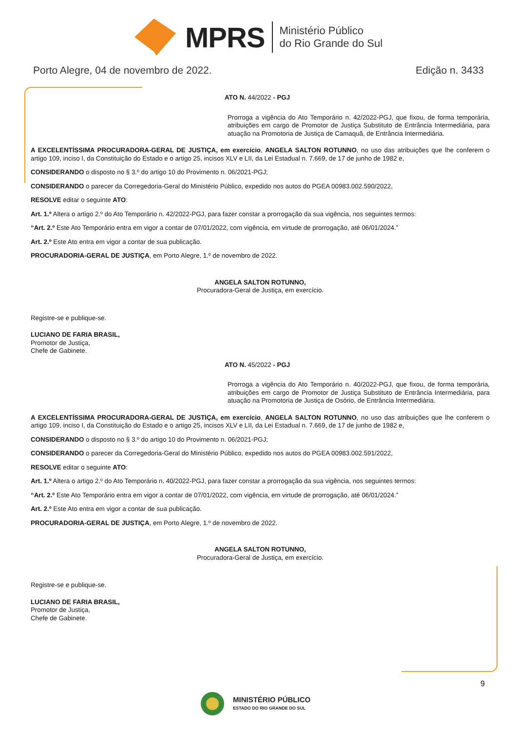MPRS Ministério Público
do Rio Grande do Sul
Porto Alegre, 04 de novembro de 2022. Edição n. 3433
ATO N. 44/2022 - PGJ
Prorroga a vigência do Ato Temporário n. 42/2022-PGJ, que fixou, de forma temporária, atribuições em cargo de Promotor de Justiça Substituto de Entrância Intermediária, para atuação na Promotoria de Justiça de Camaquã, de Entrância Intermediária.
A EXCELENTÍSSIMA PROCURADORA-GERAL DE JUSTIÇA, em exercício, ANGELA SALTON ROTUNNO, no uso das atribuições que lhe conferem o artigo 109, inciso I, da Constituição do Estado e o artigo 25, incisos XLV e LII, da Lei Estadual n. 7.669, de 17 de junho de 1982 e,
CONSIDERANDO o disposto no § 3.º do artigo 10 do Provimento n. 06/2021-PGJ;
CONSIDERANDO o parecer da Corregedoria-Geral do Ministério Público, expedido nos autos do PGEA 00983.002.590/2022,
RESOLVE editar o seguinte ATO:
Art. 1.º Altera o artigo 2.º do Ato Temporário n. 42/2022-PGJ, para fazer constar a prorrogação da sua vigência, nos seguintes termos:
“Art. 2.º Este Ato Temporário entra em vigor a contar de 07/01/2022, com vigência, em virtude de prorrogação, até 06/01/2024.”
Art. 2.º Este Ato entra em vigor a contar de sua publicação.
PROCURADORIA-GERAL DE JUSTIÇA, em Porto Alegre, 1.º de novembro de 2022.
ANGELA SALTON ROTUNNO,
Procuradora-Geral de Justiça, em exercício.
Registre-se e publique-se.
LUCIANO DE FARIA BRASIL,
Promotor de Justiça,
Chefe de Gabinete.
ATO N. 45/2022 - PGJ
Prorroga a vigência do Ato Temporário n. 40/2022-PGJ, que fixou, de forma temporária, atribuições em cargo de Promotor de Justiça Substituto de Entrância Intermediária, para atuação na Promotoria de Justiça de Osório, de Entrância Intermediária.
A EXCELENTÍSSIMA PROCURADORA-GERAL DE JUSTIÇA, em exercício, ANGELA SALTON ROTUNNO, no uso das atribuições que lhe conferem o artigo 109, inciso I, da Constituição do Estado e o artigo 25, incisos XLV e LII, da Lei Estadual n. 7.669, de 17 de junho de 1982 e,
CONSIDERANDO o disposto no § 3.º do artigo 10 do Provimento n. 06/2021-PGJ;
CONSIDERANDO o parecer da Corregedoria-Geral do Ministério Público, expedido nos autos do PGEA 00983.002.591/2022,
RESOLVE editar o seguinte ATO:
Art. 1.º Altera o artigo 2.º do Ato Temporário n. 40/2022-PGJ, para fazer constar a prorrogação da sua vigência, nos seguintes termos:
“Art. 2.º Este Ato Temporário entra em vigor a contar de 07/01/2022, com vigência, em virtude de prorrogação, até 06/01/2024.”
Art. 2.º Este Ato entra em vigor a contar de sua publicação.
PROCURADORIA-GERAL DE JUSTIÇA, em Porto Alegre, 1.º de novembro de 2022.
ANGELA SALTON ROTUNNO,
Procuradora-Geral de Justiça, em exercício.
Registre-se e publique-se.
LUCIANO DE FARIA BRASIL,
Promotor de Justiça,
Chefe de Gabinete.
9
MINISTÉRIO PÚBLICO
ESTADO DO RIO GRANDE DO SUL